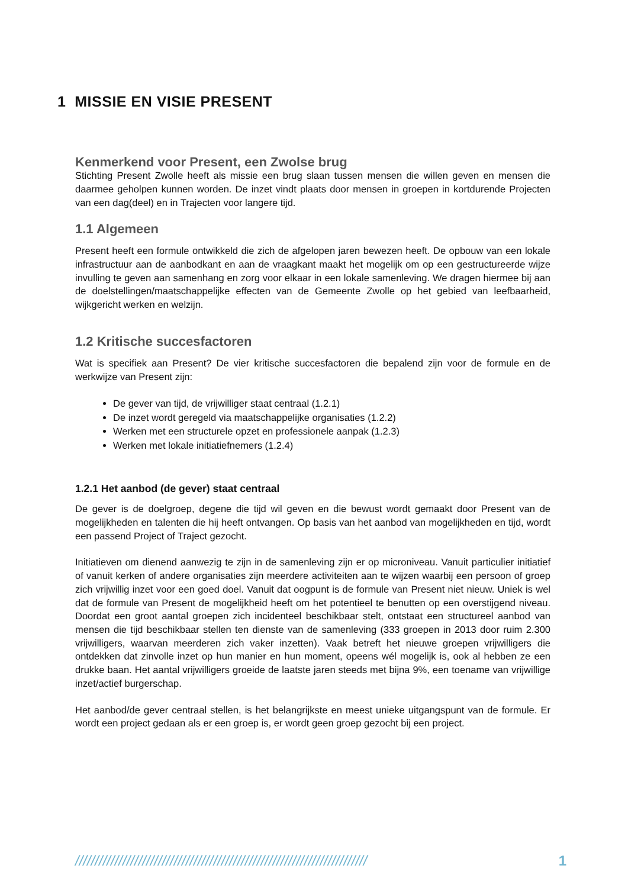1 MISSIE EN VISIE PRESENT
Kenmerkend voor Present, een Zwolse brug
Stichting Present Zwolle heeft als missie een brug slaan tussen mensen die willen geven en mensen die daarmee geholpen kunnen worden. De inzet vindt plaats door mensen in groepen in kortdurende Projecten van een dag(deel) en in Trajecten voor langere tijd.
1.1 Algemeen
Present heeft een formule ontwikkeld die zich de afgelopen jaren bewezen heeft. De opbouw van een lokale infrastructuur aan de aanbodkant en aan de vraagkant maakt het mogelijk om op een gestructureerde wijze invulling te geven aan samenhang en zorg voor elkaar in een lokale samenleving. We dragen hiermee bij aan de doelstellingen/maatschappelijke effecten van de Gemeente Zwolle op het gebied van leefbaarheid, wijkgericht werken en welzijn.
1.2 Kritische succesfactoren
Wat is specifiek aan Present? De vier kritische succesfactoren die bepalend zijn voor de formule en de werkwijze van Present zijn:
De gever van tijd, de vrijwilliger staat centraal (1.2.1)
De inzet wordt geregeld via maatschappelijke organisaties (1.2.2)
Werken met een structurele opzet en professionele aanpak (1.2.3)
Werken met lokale initiatiefnemers (1.2.4)
1.2.1 Het aanbod (de gever) staat centraal
De gever is de doelgroep, degene die tijd wil geven en die bewust wordt gemaakt door Present van de mogelijkheden en talenten die hij heeft ontvangen. Op basis van het aanbod van mogelijkheden en tijd, wordt een passend Project of Traject gezocht.
Initiatieven om dienend aanwezig te zijn in de samenleving zijn er op microniveau. Vanuit particulier initiatief of vanuit kerken of andere organisaties zijn meerdere activiteiten aan te wijzen waarbij een persoon of groep zich vrijwillig inzet voor een goed doel. Vanuit dat oogpunt is de formule van Present niet nieuw. Uniek is wel dat de formule van Present de mogelijkheid heeft om het potentieel te benutten op een overstijgend niveau. Doordat een groot aantal groepen zich incidenteel beschikbaar stelt, ontstaat een structureel aanbod van mensen die tijd beschikbaar stellen ten dienste van de samenleving (333 groepen in 2013 door ruim 2.300 vrijwilligers, waarvan meerderen zich vaker inzetten). Vaak betreft het nieuwe groepen vrijwilligers die ontdekken dat zinvolle inzet op hun manier en hun moment, opeens wél mogelijk is, ook al hebben ze een drukke baan. Het aantal vrijwilligers groeide de laatste jaren steeds met bijna 9%, een toename van vrijwillige inzet/actief burgerschap.
Het aanbod/de gever centraal stellen, is het belangrijkste en meest unieke uitgangspunt van de formule. Er wordt een project gedaan als er een groep is, er wordt geen groep gezocht bij een project.
////////////////////////////////////////////////////////////////////////// 1